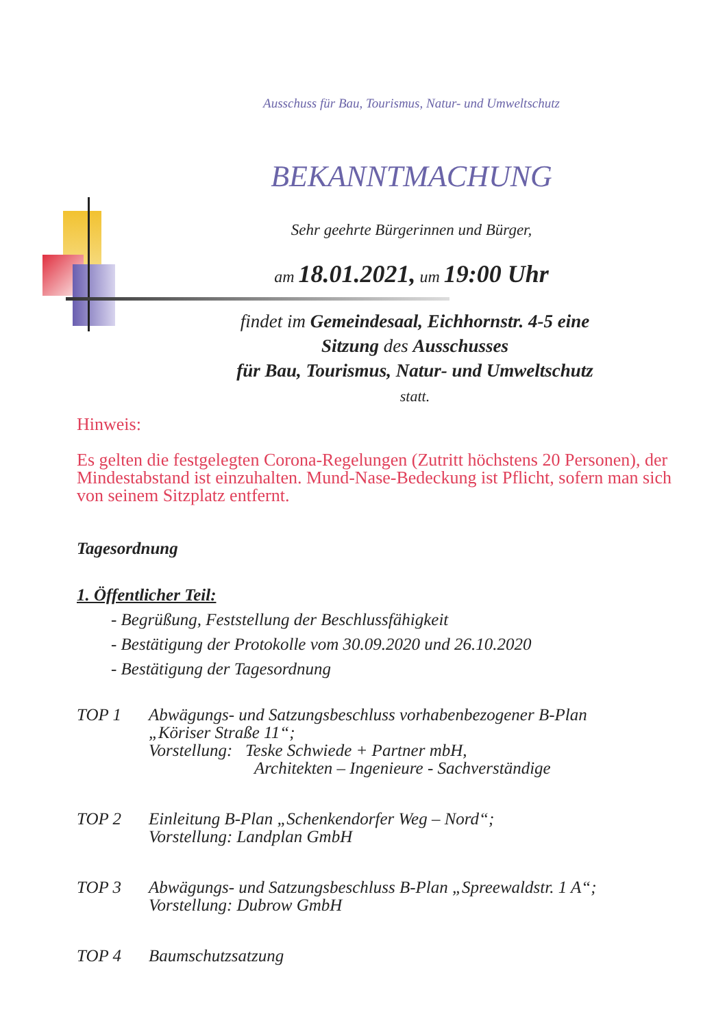Ausschuss für Bau, Tourismus, Natur- und Umweltschutz
BEKANNTMACHUNG
Sehr geehrte Bürgerinnen und Bürger,
am 18.01.2021, um 19:00 Uhr
findet im Gemeindesaal, Eichhornstr. 4-5 eine
Sitzung des Ausschusses
für Bau, Tourismus, Natur- und Umweltschutz
statt.
Hinweis:
Es gelten die festgelegten Corona-Regelungen (Zutritt höchstens 20 Personen), der Mindestabstand ist einzuhalten. Mund-Nase-Bedeckung ist Pflicht, sofern man sich von seinem Sitzplatz entfernt.
Tagesordnung
1. Öffentlicher Teil:
- Begrüßung, Feststellung der Beschlussfähigkeit
- Bestätigung der Protokolle vom 30.09.2020 und 26.10.2020
- Bestätigung der Tagesordnung
| TOP 1 | Abwägungs- und Satzungsbeschluss vorhabenbezogener B-Plan „Köriser Straße 11“; Vorstellung: Teske Schwiede + Partner mbH, Architekten – Ingenieure - Sachverständige |
| TOP 2 | Einleitung B-Plan „Schenkendorfer Weg – Nord“; Vorstellung: Landplan GmbH |
| TOP 3 | Abwägungs- und Satzungsbeschluss B-Plan „Spreewaldstr. 1 A“; Vorstellung: Dubrow GmbH |
| TOP 4 | Baumschutzsatzung |